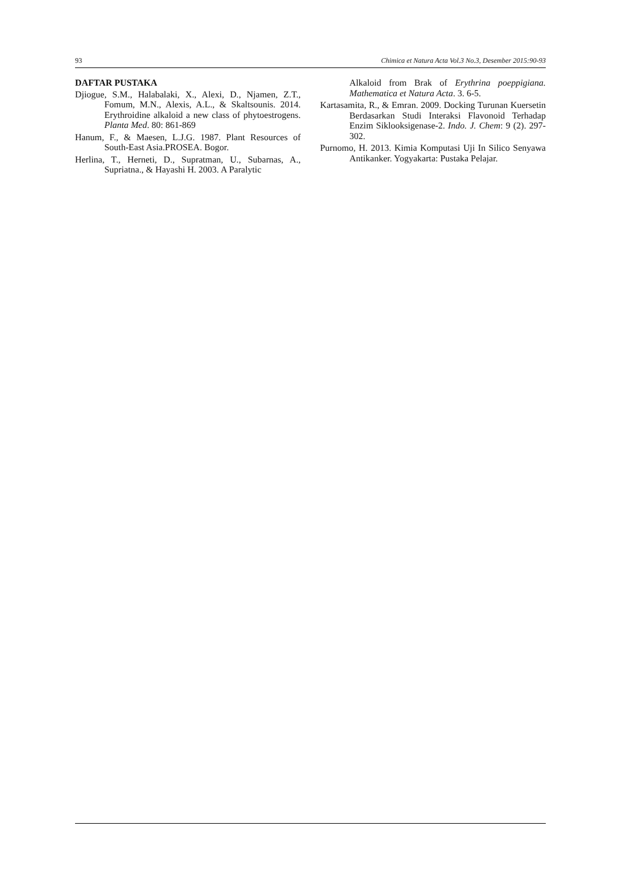93 Chimica et Natura Acta Vol.3 No.3, Desember 2015:90-93
DAFTAR PUSTAKA
Djiogue, S.M., Halabalaki, X., Alexi, D., Njamen, Z.T., Fomum, M.N., Alexis, A.L., & Skaltsounis. 2014. Erythroidine alkaloid a new class of phytoestrogens. Planta Med. 80: 861-869
Hanum, F., & Maesen, L.J.G. 1987. Plant Resources of South-East Asia.PROSEA. Bogor.
Herlina, T., Herneti, D., Supratman, U., Subarnas, A., Supriatna., & Hayashi H. 2003. A Paralytic
Alkaloid from Brak of Erythrina poeppigiana. Mathematica et Natura Acta. 3. 6-5.
Kartasamita, R., & Emran. 2009. Docking Turunan Kuersetin Berdasarkan Studi Interaksi Flavonoid Terhadap Enzim Siklooksigenase-2. Indo. J. Chem: 9 (2). 297-302.
Purnomo, H. 2013. Kimia Komputasi Uji In Silico Senyawa Antikanker. Yogyakarta: Pustaka Pelajar.